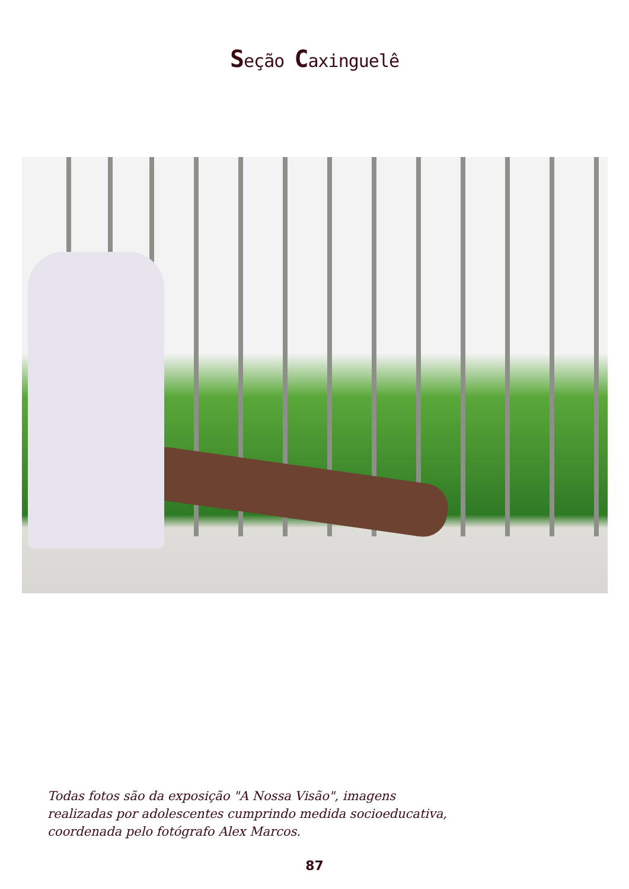Seção Caxinguelê
Todas fotos são da exposição "A Nossa Visão", imagens
realizadas por adolescentes cumprindo medida socioeducativa,
coordenada pelo fotógrafo Alex Marcos.
87